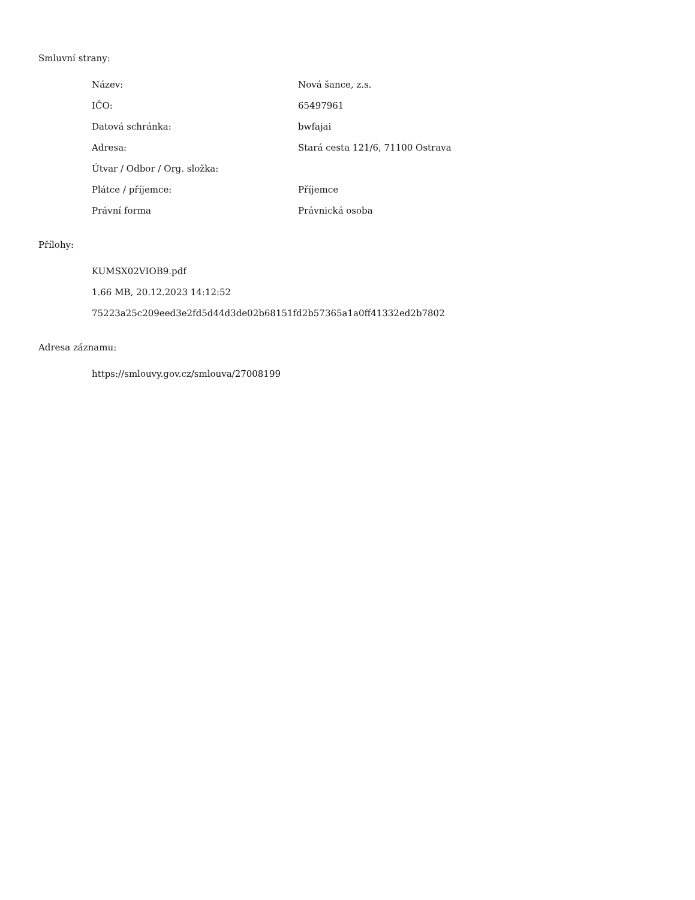Smluvní strany:
| Název: | Nová šance, z.s. |
| IČO: | 65497961 |
| Datová schránka: | bwfajai |
| Adresa: | Stará cesta 121/6, 71100 Ostrava |
| Útvar / Odbor / Org. složka: | |
| Plátce / příjemce: | Příjemce |
| Právní forma | Právnická osoba |
Přílohy:
KUMSX02VIOB9.pdf
1.66 MB, 20.12.2023 14:12:52
75223a25c209eed3e2fd5d44d3de02b68151fd2b57365a1a0ff41332ed2b7802
Adresa záznamu:
https://smlouvy.gov.cz/smlouva/27008199